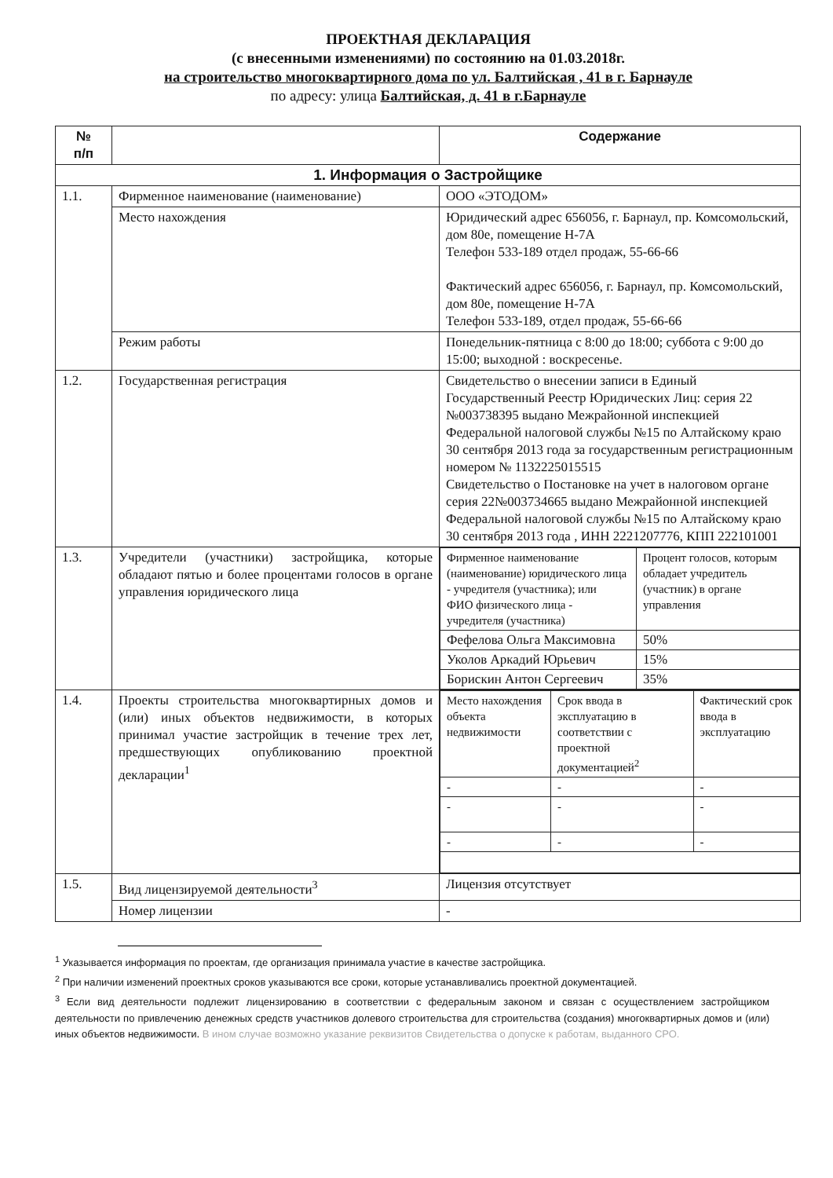ПРОЕКТНАЯ ДЕКЛАРАЦИЯ
(с внесенными изменениями) по состоянию на 01.03.2018г.
на строительство многоквартирного дома по ул. Балтийская , 41 в г. Барнауле
по адресу: улица Балтийская, д. 41 в г.Барнауле
| № п/п | | Содержание |
| --- | --- | --- |
| 1. Информация о Застройщике | | |
| 1.1. | Фирменное наименование (наименование) | ООО «ЭТОДОМ» |
| | Место нахождения | Юридический адрес 656056, г. Барнаул, пр. Комсомольский, дом 80е, помещение Н-7А Телефон 533-189 отдел продаж, 55-66-66 Фактический адрес 656056, г. Барнаул, пр. Комсомольский, дом 80е, помещение Н-7А Телефон 533-189, отдел продаж, 55-66-66 |
| | Режим работы | Понедельник-пятница с 8:00 до 18:00; суббота с 9:00 до 15:00; выходной : воскресенье. |
| 1.2. | Государственная регистрация | Свидетельство о внесении записи в Единый Государственный Реестр Юридических Лиц: серия 22 №003738395 выдано Межрайонной инспекцией Федеральной налоговой службы №15 по Алтайскому краю 30 сентября 2013 года за государственным регистрационным номером № 1132225015515 Свидетельство о Постановке на учет в налоговом органе серия 22№003734665 выдано Межрайонной инспекцией Федеральной налоговой службы №15 по Алтайскому краю 30 сентября 2013 года , ИНН 2221207776, КПП 222101001 |
| 1.3. | Учредители (участники) застройщика, которые обладают пятью и более процентами голосов в органе управления юридического лица | / Фирменное наименование (наименование) юридического лица - учредителя (участника); или ФИО физического лица - учредителя (участника) / Процент голосов, которым обладает учредитель (участник) в органе управления / / Фефелова Ольга Максимовна / 50% / / Уколов Аркадий Юрьевич / 15% / / Борискин Антон Сергеевич / 35% / |
| 1.4. | Проекты строительства многоквартирных домов и (или) иных объектов недвижимости, в которых принимал участие застройщик в течение трех лет, предшествующих опубликованию проектной декларации<sup>1</sup> | / Место нахождения объекта недвижимости / Срок ввода в эксплуатацию в соответствии с проектной документацией<sup>2</sup> / Фактический срок ввода в эксплуатацию / / - / - / - / / - / - / - / / - / - / - / |
| 1.5. | Вид лицензируемой деятельности<sup>3</sup> | Лицензия отсутствует |
| | Номер лицензии | - |
<sup>1</sup> Указывается информация по проектам, где организация принимала участие в качестве застройщика.
<sup>2</sup> При наличии изменений проектных сроков указываются все сроки, которые устанавливались проектной документацией.
<sup>3</sup> Если вид деятельности подлежит лицензированию в соответствии с федеральным законом и связан с осуществлением застройщиком деятельности по привлечению денежных средств участников долевого строительства для строительства (создания) многоквартирных домов и (или) иных объектов недвижимости. В ином случае возможно указание реквизитов Свидетельства о допуске к работам, выданного СРО.